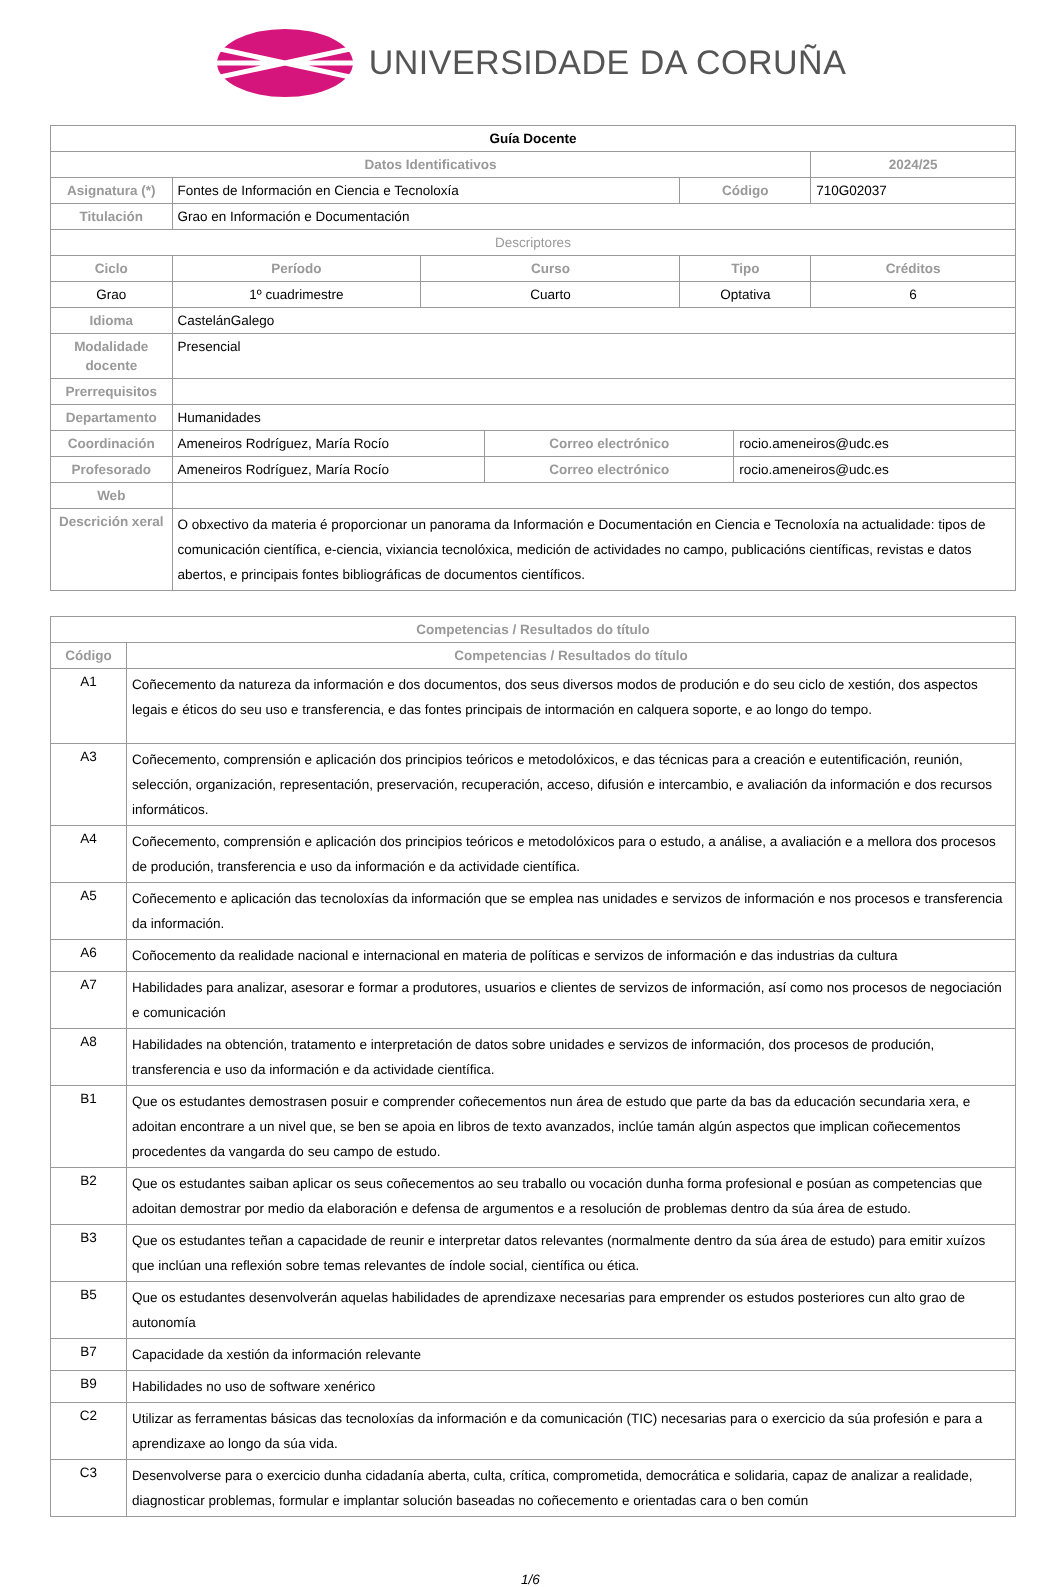UNIVERSIDADE DA CORUÑA
| Guía Docente | | | | | | |
| Datos Identificativos | | | | | | 2024/25 |
| Asignatura (*) | Fontes de Información en Ciencia e Tecnoloxía | | | Código | | 710G02037 |
| Titulación | Grao en Información e Documentación | | | | | |
| Descriptores | | | | | | |
| Ciclo | Período | Curso | | Tipo | | Créditos |
| Grao | 1º cuadrimestre | Cuarto | | Optativa | | 6 |
| Idioma | CastelánGalego | | | | | |
| Modalidade docente | Presencial | | | | | |
| Prerrequisitos | | | | | | |
| Departamento | Humanidades | | | | | |
| Coordinación | Ameneiros Rodríguez, María Rocío | | Correo electrónico | | rocio.ameneiros@udc.es | |
| Profesorado | Ameneiros Rodríguez, María Rocío | | Correo electrónico | | rocio.ameneiros@udc.es | |
| Web | | | | | | |
| Descrición xeral | O obxectivo da materia é proporcionar un panorama da Información e Documentación en Ciencia e Tecnoloxía na actualidade: tipos de comunicación científica, e-ciencia, vixiancia tecnolóxica, medición de actividades no campo, publicacións científicas, revistas e datos abertos, e principais fontes bibliográficas de documentos científicos. | | | | | |
| Competencias / Resultados do título | |
| --- | --- |
| Código | Competencias / Resultados do título |
| A1 | Coñecemento da natureza da información e dos documentos, dos seus diversos modos de produción e do seu ciclo de xestión, dos aspectos legais e éticos do seu uso e transferencia, e das fontes principais de intormación en calquera soporte, e ao longo do tempo. |
| A3 | Coñecemento, comprensión e aplicación dos principios teóricos e metodolóxicos, e das técnicas para a creación e eutentificación, reunión, selección, organización, representación, preservación, recuperación, acceso, difusión e intercambio, e avaliación da información e dos recursos informáticos. |
| A4 | Coñecemento, comprensión e aplicación dos principios teóricos e metodolóxicos para o estudo, a análise, a avaliación e a mellora dos procesos de produción, transferencia e uso da información e da actividade científica. |
| A5 | Coñecemento e aplicación das tecnoloxías da información que se emplea nas unidades e servizos de información e nos procesos e transferencia da información. |
| A6 | Coñocemento da realidade nacional e internacional en materia de políticas e servizos de información e das industrias da cultura |
| A7 | Habilidades para analizar, asesorar e formar a produtores, usuarios e clientes de servizos de información, así como nos procesos de negociación e comunicación |
| A8 | Habilidades na obtención, tratamento e interpretación de datos sobre unidades e servizos de información, dos procesos de produción, transferencia e uso da información e da actividade científica. |
| B1 | Que os estudantes demostrasen posuir e comprender coñecementos nun área de estudo que parte da bas da educación secundaria xera, e adoitan encontrare a un nivel que, se ben se apoia en libros de texto avanzados, inclúe tamán algún aspectos que implican coñecementos procedentes da vangarda do seu campo de estudo. |
| B2 | Que os estudantes saiban aplicar os seus coñecementos ao seu traballo ou vocación dunha forma profesional e posúan as competencias que adoitan demostrar por medio da elaboración e defensa de argumentos e a resolución de problemas dentro da súa área de estudo. |
| B3 | Que os estudantes teñan a capacidade de reunir e interpretar datos relevantes (normalmente dentro da súa área de estudo) para emitir xuízos que inclúan una reflexión sobre temas relevantes de índole social, científica ou ética. |
| B5 | Que os estudantes desenvolverán aquelas habilidades de aprendizaxe necesarias para emprender os estudos posteriores cun alto grao de autonomía |
| B7 | Capacidade da xestión da información relevante |
| B9 | Habilidades no uso de software xenérico |
| C2 | Utilizar as ferramentas básicas das tecnoloxías da información e da comunicación (TIC) necesarias para o exercicio da súa profesión e para a aprendizaxe ao longo da súa vida. |
| C3 | Desenvolverse para o exercicio dunha cidadanía aberta, culta, crítica, comprometida, democrática e solidaria, capaz de analizar a realidade, diagnosticar problemas, formular e implantar solución baseadas no coñecemento e orientadas cara o ben común |
1/6